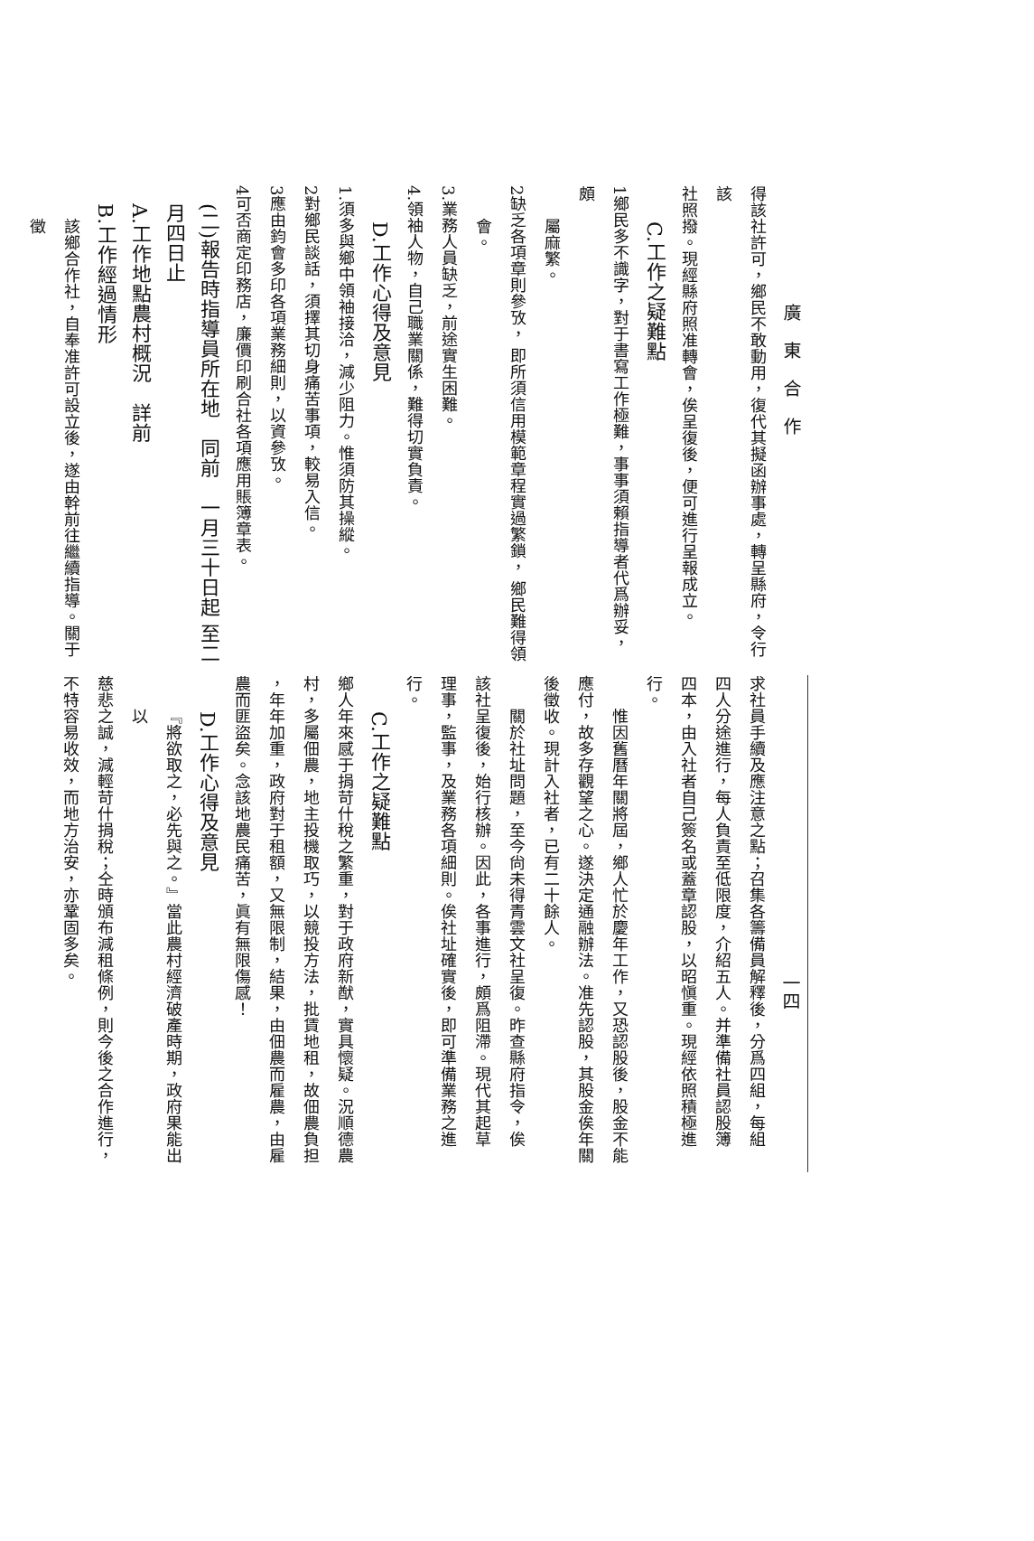廣東合作
得該社許可，鄉民不敢動用，復代其擬函辦事處，轉呈縣府，令行該
社照撥。現經縣府照准轉會，俟呈復後，便可進行呈報成立。
C.工作之疑難點
1鄉民多不識字，對于書寫工作極難，事事須賴指導者代爲辦妥，頗
屬麻繁。
2缺乏各項章則參攷， 即所須信用模範章程實過繁鎖， 鄉民難得領
會。
3.業務人員缺乏，前途實生困難。
4.領袖人物，自己職業關係，難得切實負責。
D.工作心得及意見
1.須多與鄉中領袖接洽，減少阻力。惟須防其操縱。
2對鄉民談話，須擇其切身痛苦事項，較易入信。
3應由鈞會多印各項業務細則，以資參攷。
4可否商定印務店，廉價印刷合社各項應用賬簿章表。
(二)報告時指導員所在地　同前　一月三十日起 至二月四日止
A.工作地點農村概況　詳前
B.工作經過情形
該鄉合作社，自奉准許可設立後，遂由幹前往繼續指導。關于徵
一四
求社員手續及應注意之點；召集各籌備員解釋後，分爲四組，每組
四人分途進行，每人負責至低限度，介紹五人。并準備社員認股簿
四本，由入社者自己簽名或蓋章認股，以昭愼重。現經依照積極進
行。
惟因舊曆年關將屆，鄉人忙於慶年工作，又恐認股後，股金不能
應付，故多存觀望之心。遂決定通融辦法。准先認股，其股金俟年關
後徵收。現計入社者，已有二十餘人。
關於社址問題，至今尙未得青雲文社呈復。昨查縣府指令，俟
該社呈復後，始行核辦。因此，各事進行，頗爲阻滯。現代其起草
理事，監事，及業務各項細則。俟社址確實後，即可準備業務之進
行。
C.工作之疑難點
鄉人年來感于捐苛什稅之繁重，對于政府新猷，實具懷疑。況順德農
村，多屬佃農，地主投機取巧，以競投方法，批賃地租，故佃農負担
，年年加重，政府對于租額，又無限制，結果，由佃農而雇農，由雇
農而匪盜矣。念該地農民痛苦，眞有無限傷感！
D.工作心得及意見
『將欲取之，必先與之。』當此農村經濟破產時期，政府果能出以
慈悲之誠，減輕苛什捐稅；仝時頒布減租條例，則今後之合作進行，
不特容易收效，而地方治安，亦鞏固多矣。